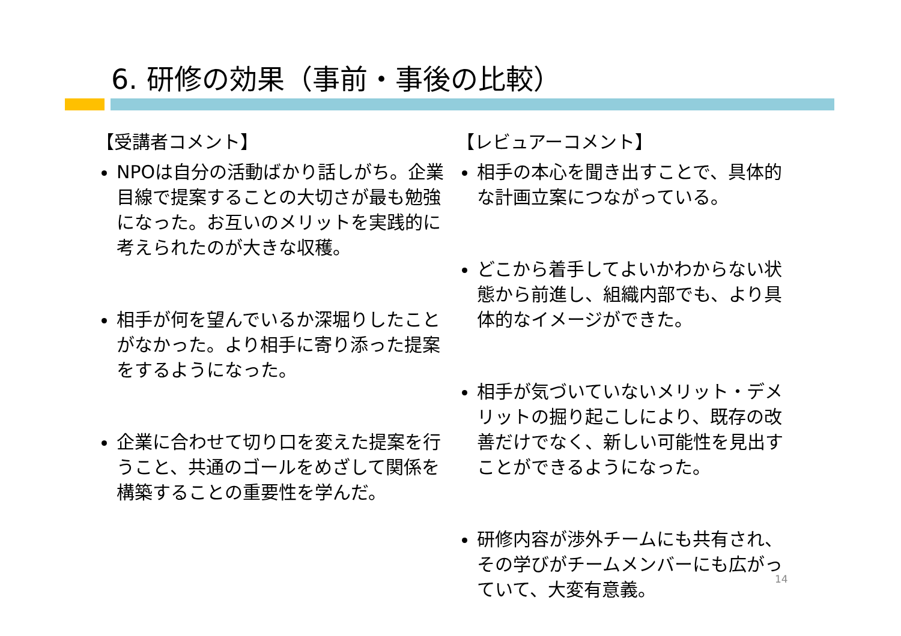6. 研修の効果（事前・事後の比較）
【受講者コメント】
NPOは自分の活動ばかり話しがち。企業目線で提案することの大切さが最も勉強になった。お互いのメリットを実践的に考えられたのが大きな収穫。
相手が何を望んでいるか深堀りしたことがなかった。より相手に寄り添った提案をするようになった。
企業に合わせて切り口を変えた提案を行うこと、共通のゴールをめざして関係を構築することの重要性を学んだ。
【レビュアーコメント】
相手の本心を聞き出すことで、具体的な計画立案につながっている。
どこから着手してよいかわからない状態から前進し、組織内部でも、より具体的なイメージができた。
相手が気づいていないメリット・デメリットの掘り起こしにより、既存の改善だけでなく、新しい可能性を見出すことができるようになった。
研修内容が渉外チームにも共有され、その学びがチームメンバーにも広がっていて、大変有意義。
14